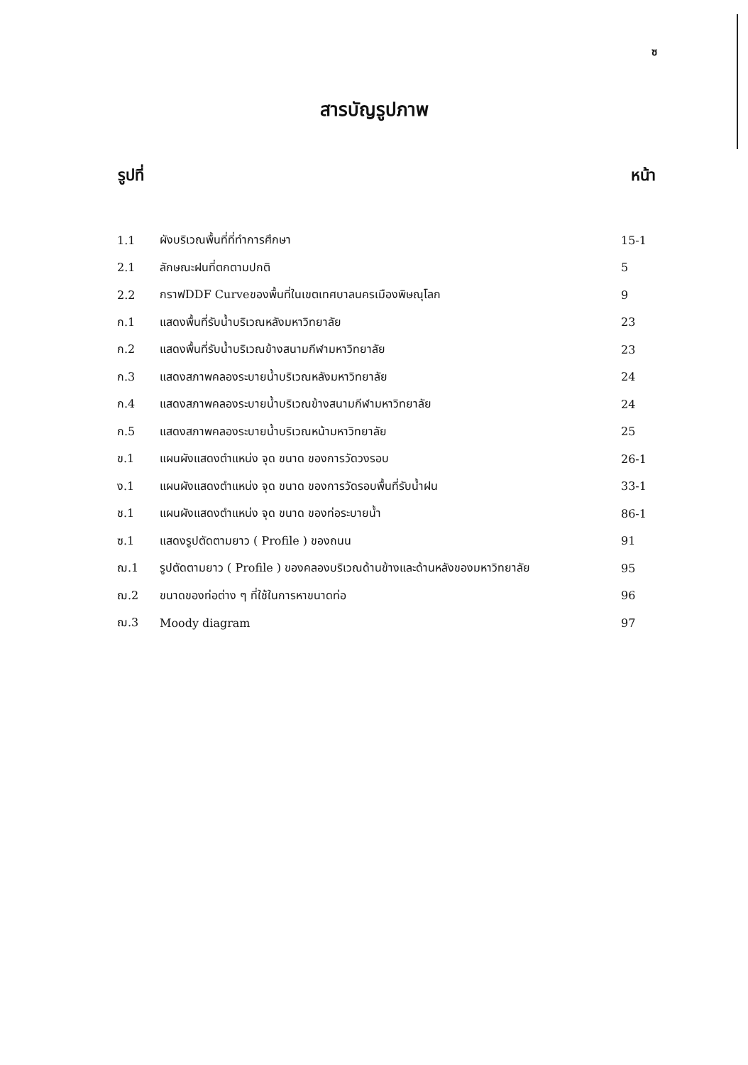ซ
สารบัญรูปภาพ
| รูปที่ | | หน้า |
| --- | --- | --- |
| 1.1 | ผังบริเวณพื้นที่ที่ทำการศึกษา | 15-1 |
| 2.1 | ลักษณะฝนที่ตกตามปกติ | 5 |
| 2.2 | กราฟDDF Curveของพื้นที่ในเขตเทศบาลนครเมืองพิษณุโลก | 9 |
| ก.1 | แสดงพื้นที่รับน้ำบริเวณหลังมหาวิทยาลัย | 23 |
| ก.2 | แสดงพื้นที่รับน้ำบริเวณข้างสนามกีฬามหาวิทยาลัย | 23 |
| ก.3 | แสดงสภาพคลองระบายน้ำบริเวณหลังมหาวิทยาลัย | 24 |
| ก.4 | แสดงสภาพคลองระบายน้ำบริเวณข้างสนามกีฬามหาวิทยาลัย | 24 |
| ก.5 | แสดงสภาพคลองระบายน้ำบริเวณหน้ามหาวิทยาลัย | 25 |
| ข.1 | แผนผังแสดงตำแหน่ง จุด ขนาด ของการวัดวงรอบ | 26-1 |
| ง.1 | แผนผังแสดงตำแหน่ง จุด ขนาด ของการวัดรอบพื้นที่รับน้ำฝน | 33-1 |
| ช.1 | แผนผังแสดงตำแหน่ง จุด ขนาด ของท่อระบายน้ำ | 86-1 |
| ซ.1 | แสดงรูปตัดตามยาว ( Profile ) ของถนน | 91 |
| ฌ.1 | รูปตัดตามยาว ( Profile ) ของคลองบริเวณด้านข้างและด้านหลังของมหาวิทยาลัย | 95 |
| ฌ.2 | ขนาดของท่อต่าง ๆ ที่ใช้ในการหาขนาดท่อ | 96 |
| ฌ.3 | Moody diagram | 97 |